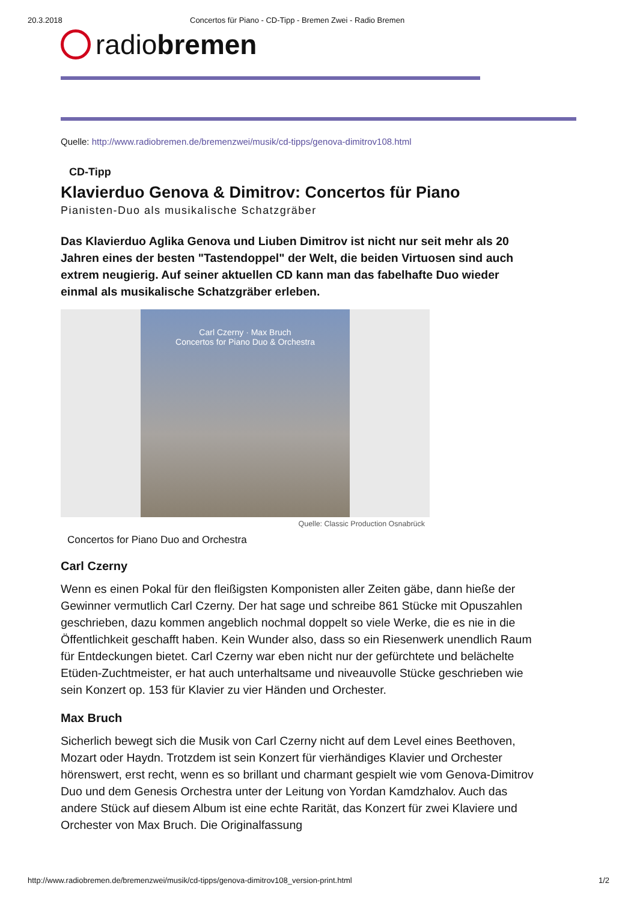20.3.2018 Concertos für Piano - CD-Tipp - Bremen Zwei - Radio Bremen
radiobremen
Quelle: http://www.radiobremen.de/bremenzwei/musik/cd-tipps/genova-dimitrov108.html
CD-Tipp
Klavierduo Genova & Dimitrov: Concertos für Piano
Pianisten-Duo als musikalische Schatzgräber
Das Klavierduo Aglika Genova und Liuben Dimitrov ist nicht nur seit mehr als 20 Jahren eines der besten "Tastendoppel" der Welt, die beiden Virtuosen sind auch extrem neugierig. Auf seiner aktuellen CD kann man das fabelhafte Duo wieder einmal als musikalische Schatzgräber erleben.
Carl Czerny · Max Bruch
Concertos for Piano Duo & Orchestra
Quelle: Classic Production Osnabrück
Concertos for Piano Duo and Orchestra
Carl Czerny
Wenn es einen Pokal für den fleißigsten Komponisten aller Zeiten gäbe, dann hieße der Gewinner vermutlich Carl Czerny. Der hat sage und schreibe 861 Stücke mit Opuszahlen geschrieben, dazu kommen angeblich nochmal doppelt so viele Werke, die es nie in die Öffentlichkeit geschafft haben. Kein Wunder also, dass so ein Riesenwerk unendlich Raum für Entdeckungen bietet. Carl Czerny war eben nicht nur der gefürchtete und belächelte Etüden-Zuchtmeister, er hat auch unterhaltsame und niveauvolle Stücke geschrieben wie sein Konzert op. 153 für Klavier zu vier Händen und Orchester.
Max Bruch
Sicherlich bewegt sich die Musik von Carl Czerny nicht auf dem Level eines Beethoven, Mozart oder Haydn. Trotzdem ist sein Konzert für vierhändiges Klavier und Orchester hörenswert, erst recht, wenn es so brillant und charmant gespielt wie vom Genova-Dimitrov Duo und dem Genesis Orchestra unter der Leitung von Yordan Kamdzhalov. Auch das andere Stück auf diesem Album ist eine echte Rarität, das Konzert für zwei Klaviere und Orchester von Max Bruch. Die Originalfassung
http://www.radiobremen.de/bremenzwei/musik/cd-tipps/genova-dimitrov108_version-print.html 1/2